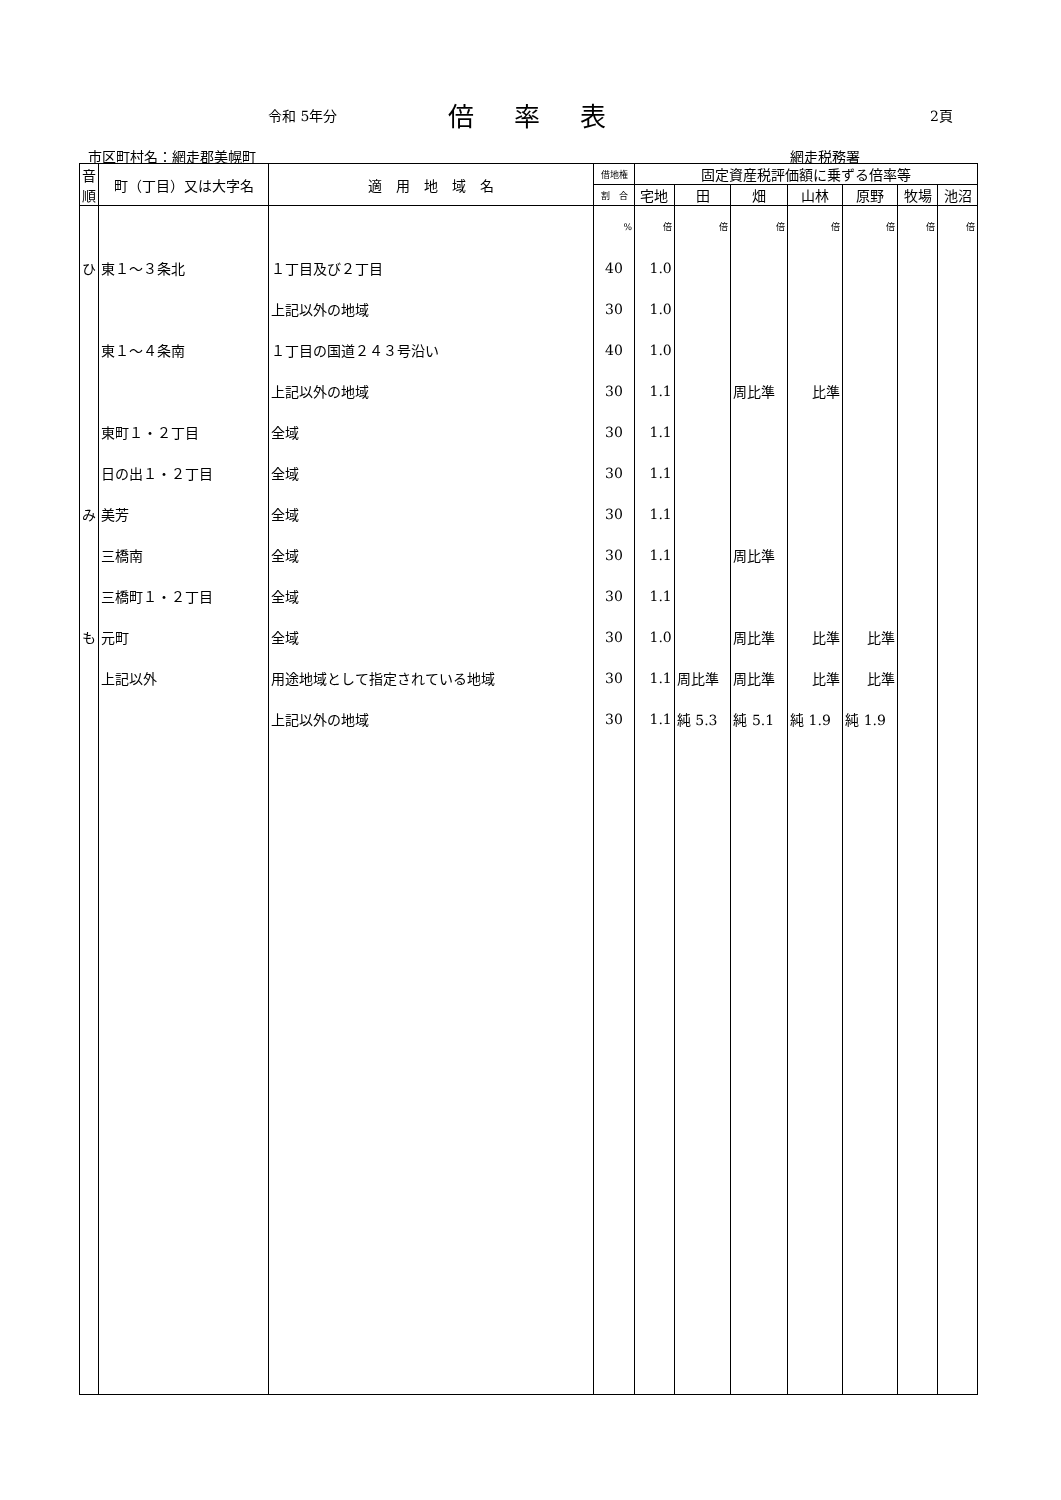令和 5年分 倍率表 2頁
市区町村名：網走郡美幌町 網走税務署
| 音順 | 町（丁目）又は大字名 | 適 用 地 域 名 | 借地権 | 固定資産税評価額に乗ずる倍率等 | | | | | | |
| --- | --- | --- | --- | --- | --- | --- | --- | --- | --- | --- |
| | | | 割 合 | 宅地 | 田 | 畑 | 山林 | 原野 | 牧場 | 池沼 |
| | | | % | 倍 | 倍 | 倍 | 倍 | 倍 | 倍 | 倍 |
| ひ | 東１～３条北 | １丁目及び２丁目 | 40 | 1.0 | | | | | | |
| | | 上記以外の地域 | 30 | 1.0 | | | | | | |
| | 東１～４条南 | １丁目の国道２４３号沿い | 40 | 1.0 | | | | | | |
| | | 上記以外の地域 | 30 | 1.1 | | 周比準 | 比準 | | | |
| | 東町１・２丁目 | 全域 | 30 | 1.1 | | | | | | |
| | 日の出１・２丁目 | 全域 | 30 | 1.1 | | | | | | |
| み | 美芳 | 全域 | 30 | 1.1 | | | | | | |
| | 三橋南 | 全域 | 30 | 1.1 | | 周比準 | | | | |
| | 三橋町１・２丁目 | 全域 | 30 | 1.1 | | | | | | |
| も | 元町 | 全域 | 30 | 1.0 | | 周比準 | 比準 | 比準 | | |
| | 上記以外 | 用途地域として指定されている地域 | 30 | 1.1 | 周比準 | 周比準 | 比準 | 比準 | | |
| | | 上記以外の地域 | 30 | 1.1 | 純 5.3 | 純 5.1 | 純 1.9 | 純 1.9 | | |